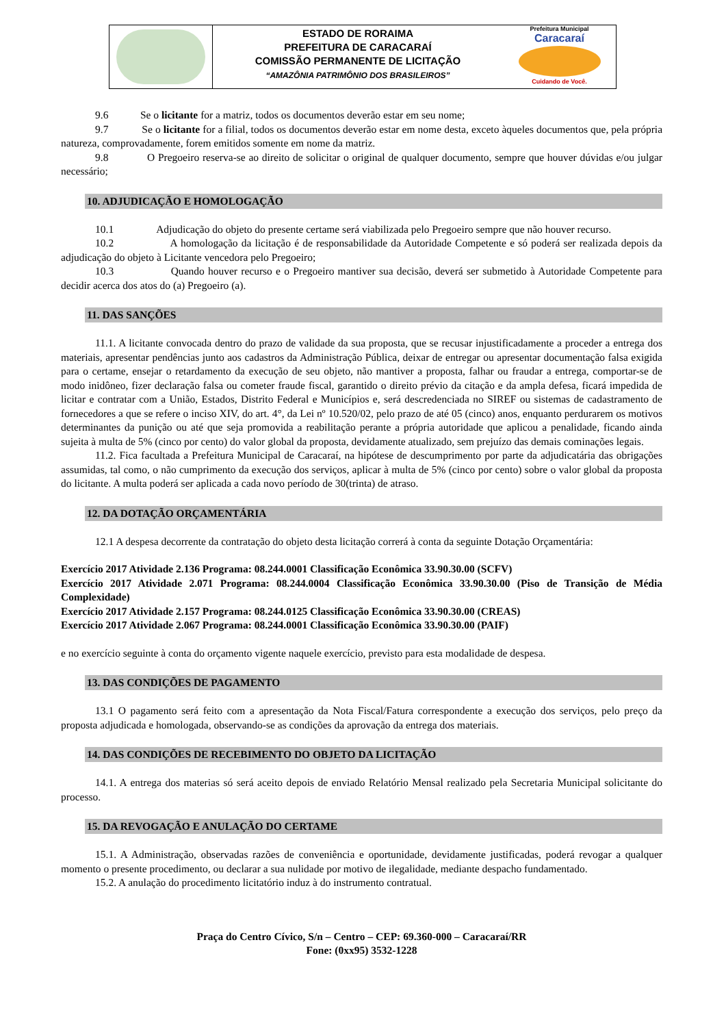ESTADO DE RORAIMA
PREFEITURA DE CARACARAÍ
COMISSÃO PERMANENTE DE LICITAÇÃO
“AMAZÔNIA PATRIMÔNIO DOS BRASILEIROS”
Prefeitura Municipal
Caracaraí
Cuidando de Você.
9.6 Se o licitante for a matriz, todos os documentos deverão estar em seu nome;
9.7 Se o licitante for a filial, todos os documentos deverão estar em nome desta, exceto àqueles documentos que, pela própria natureza, comprovadamente, forem emitidos somente em nome da matriz.
9.8 O Pregoeiro reserva-se ao direito de solicitar o original de qualquer documento, sempre que houver dúvidas e/ou julgar necessário;
10. ADJUDICAÇÃO E HOMOLOGAÇÃO
10.1 Adjudicação do objeto do presente certame será viabilizada pelo Pregoeiro sempre que não houver recurso.
10.2 A homologação da licitação é de responsabilidade da Autoridade Competente e só poderá ser realizada depois da adjudicação do objeto à Licitante vencedora pelo Pregoeiro;
10.3 Quando houver recurso e o Pregoeiro mantiver sua decisão, deverá ser submetido à Autoridade Competente para decidir acerca dos atos do (a) Pregoeiro (a).
11. DAS SANÇÕES
11.1. A licitante convocada dentro do prazo de validade da sua proposta, que se recusar injustificadamente a proceder a entrega dos materiais, apresentar pendências junto aos cadastros da Administração Pública, deixar de entregar ou apresentar documentação falsa exigida para o certame, ensejar o retardamento da execução de seu objeto, não mantiver a proposta, falhar ou fraudar a entrega, comportar-se de modo inidôneo, fizer declaração falsa ou cometer fraude fiscal, garantido o direito prévio da citação e da ampla defesa, ficará impedida de licitar e contratar com a União, Estados, Distrito Federal e Municípios e, será descredenciada no SIREF ou sistemas de cadastramento de fornecedores a que se refere o inciso XIV, do art. 4°, da Lei nº 10.520/02, pelo prazo de até 05 (cinco) anos, enquanto perdurarem os motivos determinantes da punição ou até que seja promovida a reabilitação perante a própria autoridade que aplicou a penalidade, ficando ainda sujeita à multa de 5% (cinco por cento) do valor global da proposta, devidamente atualizado, sem prejuízo das demais cominações legais.
11.2. Fica facultada a Prefeitura Municipal de Caracaraí, na hipótese de descumprimento por parte da adjudicatária das obrigações assumidas, tal como, o não cumprimento da execução dos serviços, aplicar à multa de 5% (cinco por cento) sobre o valor global da proposta do licitante. A multa poderá ser aplicada a cada novo período de 30(trinta) de atraso.
12. DA DOTAÇÃO ORÇAMENTÁRIA
12.1 A despesa decorrente da contratação do objeto desta licitação correrá à conta da seguinte Dotação Orçamentária:
Exercício 2017 Atividade 2.136 Programa: 08.244.0001 Classificação Econômica 33.90.30.00 (SCFV)
Exercício 2017 Atividade 2.071 Programa: 08.244.0004 Classificação Econômica 33.90.30.00 (Piso de Transição de Média Complexidade)
Exercício 2017 Atividade 2.157 Programa: 08.244.0125 Classificação Econômica 33.90.30.00 (CREAS)
Exercício 2017 Atividade 2.067 Programa: 08.244.0001 Classificação Econômica 33.90.30.00 (PAIF)
e no exercício seguinte à conta do orçamento vigente naquele exercício, previsto para esta modalidade de despesa.
13. DAS CONDIÇÕES DE PAGAMENTO
13.1 O pagamento será feito com a apresentação da Nota Fiscal/Fatura correspondente a execução dos serviços, pelo preço da proposta adjudicada e homologada, observando-se as condições da aprovação da entrega dos materiais.
14. DAS CONDIÇÕES DE RECEBIMENTO DO OBJETO DA LICITAÇÃO
14.1. A entrega dos materias só será aceito depois de enviado Relatório Mensal realizado pela Secretaria Municipal solicitante do processo.
15. DA REVOGAÇÃO E ANULAÇÃO DO CERTAME
15.1. A Administração, observadas razões de conveniência e oportunidade, devidamente justificadas, poderá revogar a qualquer momento o presente procedimento, ou declarar a sua nulidade por motivo de ilegalidade, mediante despacho fundamentado.
15.2. A anulação do procedimento licitatório induz à do instrumento contratual.
Praça do Centro Cívico, S/n – Centro – CEP: 69.360-000 – Caracaraí/RR
Fone: (0xx95) 3532-1228